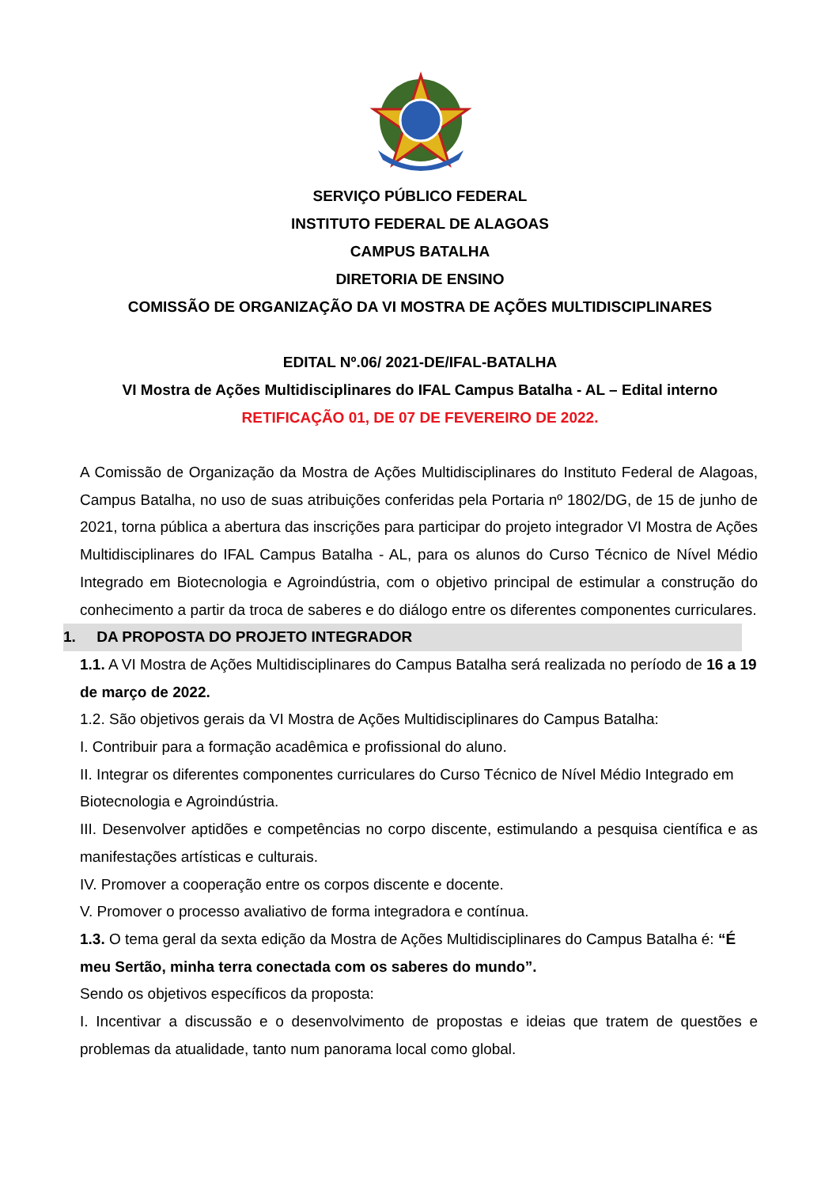SERVIÇO PÚBLICO FEDERAL
INSTITUTO FEDERAL DE ALAGOAS
CAMPUS BATALHA
DIRETORIA DE ENSINO
COMISSÃO DE ORGANIZAÇÃO DA VI MOSTRA DE AÇÕES MULTIDISCIPLINARES
EDITAL Nº.06/ 2021-DE/IFAL-BATALHA
VI Mostra de Ações Multidisciplinares do IFAL Campus Batalha - AL – Edital interno
RETIFICAÇÃO 01, DE 07 DE FEVEREIRO DE 2022.
A Comissão de Organização da Mostra de Ações Multidisciplinares do Instituto Federal de Alagoas, Campus Batalha, no uso de suas atribuições conferidas pela Portaria nº 1802/DG, de 15 de junho de 2021, torna pública a abertura das inscrições para participar do projeto integrador VI Mostra de Ações Multidisciplinares do IFAL Campus Batalha - AL, para os alunos do Curso Técnico de Nível Médio Integrado em Biotecnologia e Agroindústria, com o objetivo principal de estimular a construção do conhecimento a partir da troca de saberes e do diálogo entre os diferentes componentes curriculares.
1. DA PROPOSTA DO PROJETO INTEGRADOR
1.1. A VI Mostra de Ações Multidisciplinares do Campus Batalha será realizada no período de 16 a 19 de março de 2022.
1.2. São objetivos gerais da VI Mostra de Ações Multidisciplinares do Campus Batalha:
I. Contribuir para a formação acadêmica e profissional do aluno.
II. Integrar os diferentes componentes curriculares do Curso Técnico de Nível Médio Integrado em Biotecnologia e Agroindústria.
III. Desenvolver aptidões e competências no corpo discente, estimulando a pesquisa científica e as manifestações artísticas e culturais.
IV. Promover a cooperação entre os corpos discente e docente.
V. Promover o processo avaliativo de forma integradora e contínua.
1.3. O tema geral da sexta edição da Mostra de Ações Multidisciplinares do Campus Batalha é: “É meu Sertão, minha terra conectada com os saberes do mundo”.
Sendo os objetivos específicos da proposta:
I. Incentivar a discussão e o desenvolvimento de propostas e ideias que tratem de questões e problemas da atualidade, tanto num panorama local como global.